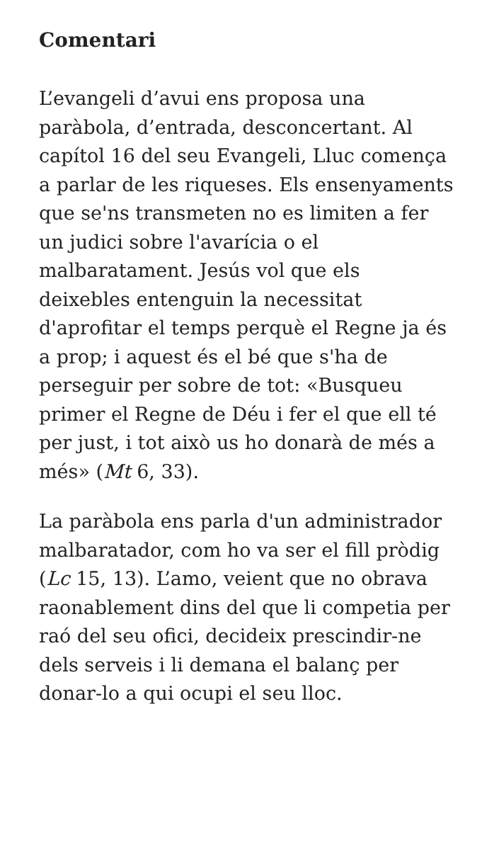Comentari
L’evangeli d’avui ens proposa una paràbola, d’entrada, desconcertant. Al capítol 16 del seu Evangeli, Lluc comença a parlar de les riqueses. Els ensenyaments que se'ns transmeten no es limiten a fer un judici sobre l'avarícia o el malbaratament. Jesús vol que els deixebles entenguin la necessitat d'aprofitar el temps perquè el Regne ja és a prop; i aquest és el bé que s'ha de perseguir per sobre de tot: «Busqueu primer el Regne de Déu i fer el que ell té per just, i tot això us ho donarà de més a més» (Mt 6, 33).
La paràbola ens parla d'un administrador malbaratador, com ho va ser el fill pròdig (Lc 15, 13). L’amo, veient que no obrava raonablement dins del que li competia per raó del seu ofici, decideix prescindir-ne dels serveis i li demana el balanç per donar-lo a qui ocupi el seu lloc.